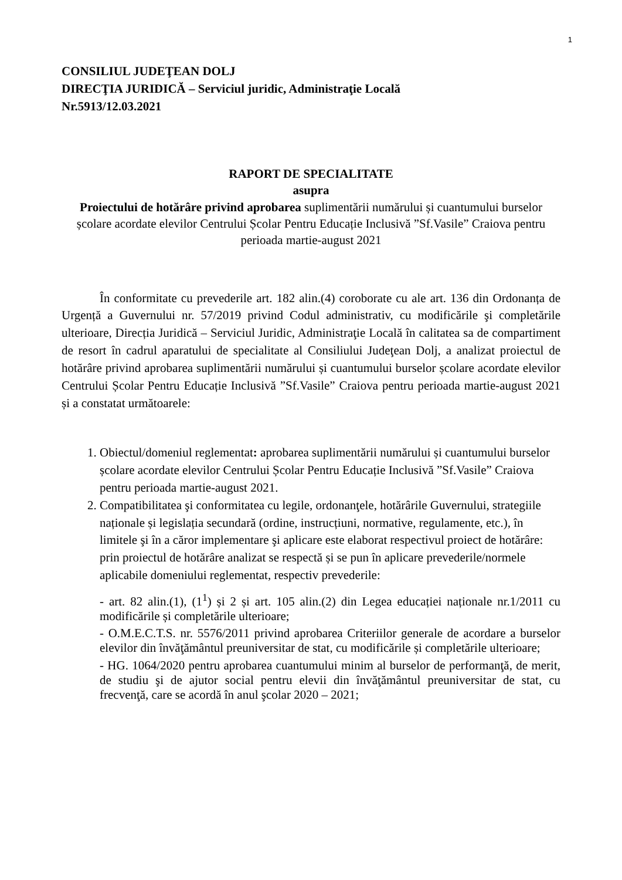1
CONSILIUL JUDEŢEAN DOLJ
DIRECŢIA JURIDICĂ – Serviciul juridic, Administraţie Locală
Nr.5913/12.03.2021
RAPORT DE SPECIALITATE
asupra
Proiectului de hotărâre privind aprobarea suplimentării numărului și cuantumului burselor școlare acordate elevilor Centrului Școlar Pentru Educație Inclusivă ”Sf.Vasile” Craiova pentru perioada martie-august 2021
În conformitate cu prevederile art. 182 alin.(4) coroborate cu ale art. 136 din Ordonanța de Urgență a Guvernului nr. 57/2019 privind Codul administrativ, cu modificările şi completările ulterioare, Direcția Juridică – Serviciul Juridic, Administraţie Locală în calitatea sa de compartiment de resort în cadrul aparatului de specialitate al Consiliului Judeţean Dolj, a analizat proiectul de hotărâre privind aprobarea suplimentării numărului și cuantumului burselor școlare acordate elevilor Centrului Școlar Pentru Educație Inclusivă ”Sf.Vasile” Craiova pentru perioada martie-august 2021 și a constatat următoarele:
1. Obiectul/domeniul reglementat: aprobarea suplimentării numărului și cuantumului burselor școlare acordate elevilor Centrului Școlar Pentru Educație Inclusivă ”Sf.Vasile” Craiova pentru perioada martie-august 2021.
2. Compatibilitatea şi conformitatea cu legile, ordonanţele, hotărârile Guvernului, strategiile naționale și legislația secundară (ordine, instrucțiuni, normative, regulamente, etc.), în limitele şi în a căror implementare şi aplicare este elaborat respectivul proiect de hotărâre: prin proiectul de hotărâre analizat se respectă și se pun în aplicare prevederile/normele aplicabile domeniului reglementat, respectiv prevederile:
- art. 82 alin.(1), (1<sup>1</sup>) și 2 și art. 105 alin.(2) din Legea educației naționale nr.1/2011 cu modificările și completările ulterioare;
- O.M.E.C.T.S. nr. 5576/2011 privind aprobarea Criteriilor generale de acordare a burselor elevilor din învăţământul preuniversitar de stat, cu modificările și completările ulterioare;
- HG. 1064/2020 pentru aprobarea cuantumului minim al burselor de performanţă, de merit, de studiu şi de ajutor social pentru elevii din învăţământul preuniversitar de stat, cu frecvenţă, care se acordă în anul şcolar 2020 – 2021;